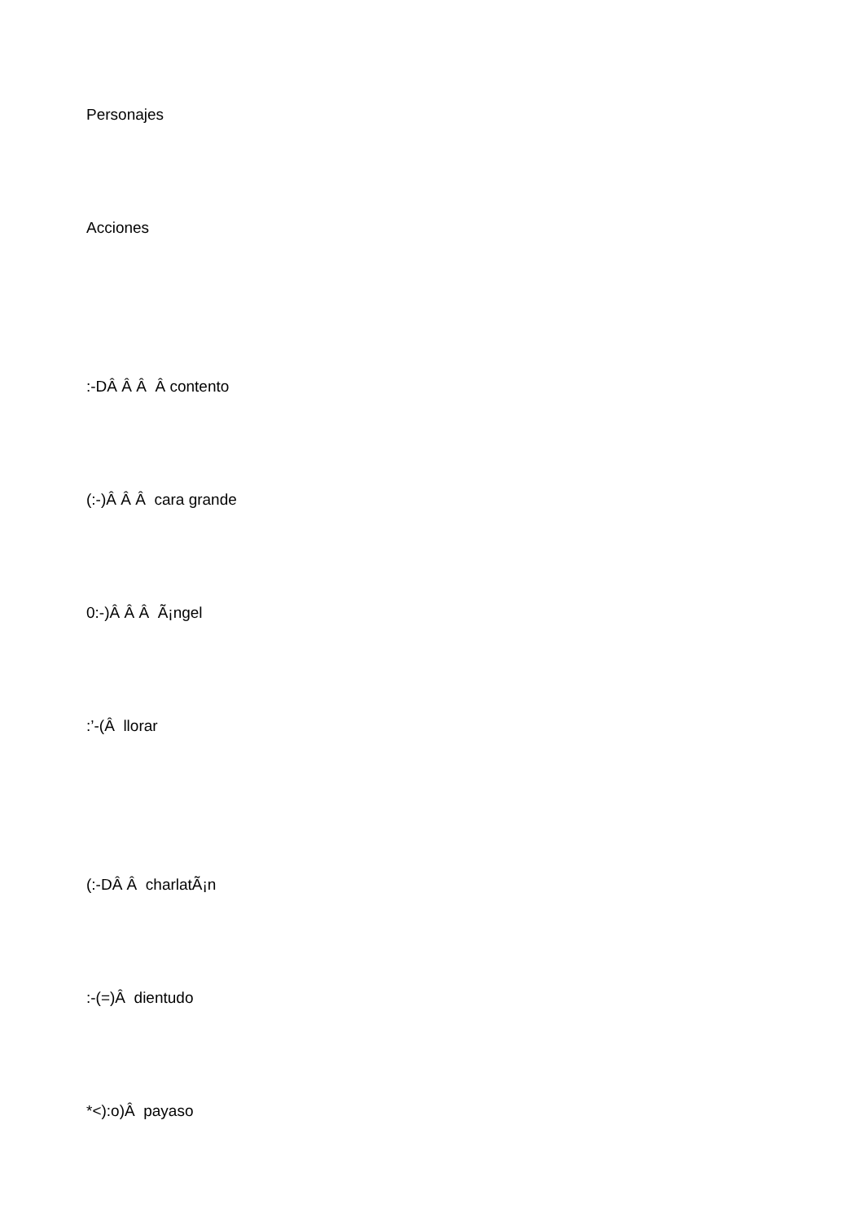Personajes
Acciones
:-DÂ Â Â Â contento
(:-)Â Â Â cara grande
0:-)Â Â Â Ã¡ngel
:’-(Â llorar
(:-DÂ Â charlatÃ¡n
:-(=)Â dientudo
*<):o)Â payaso